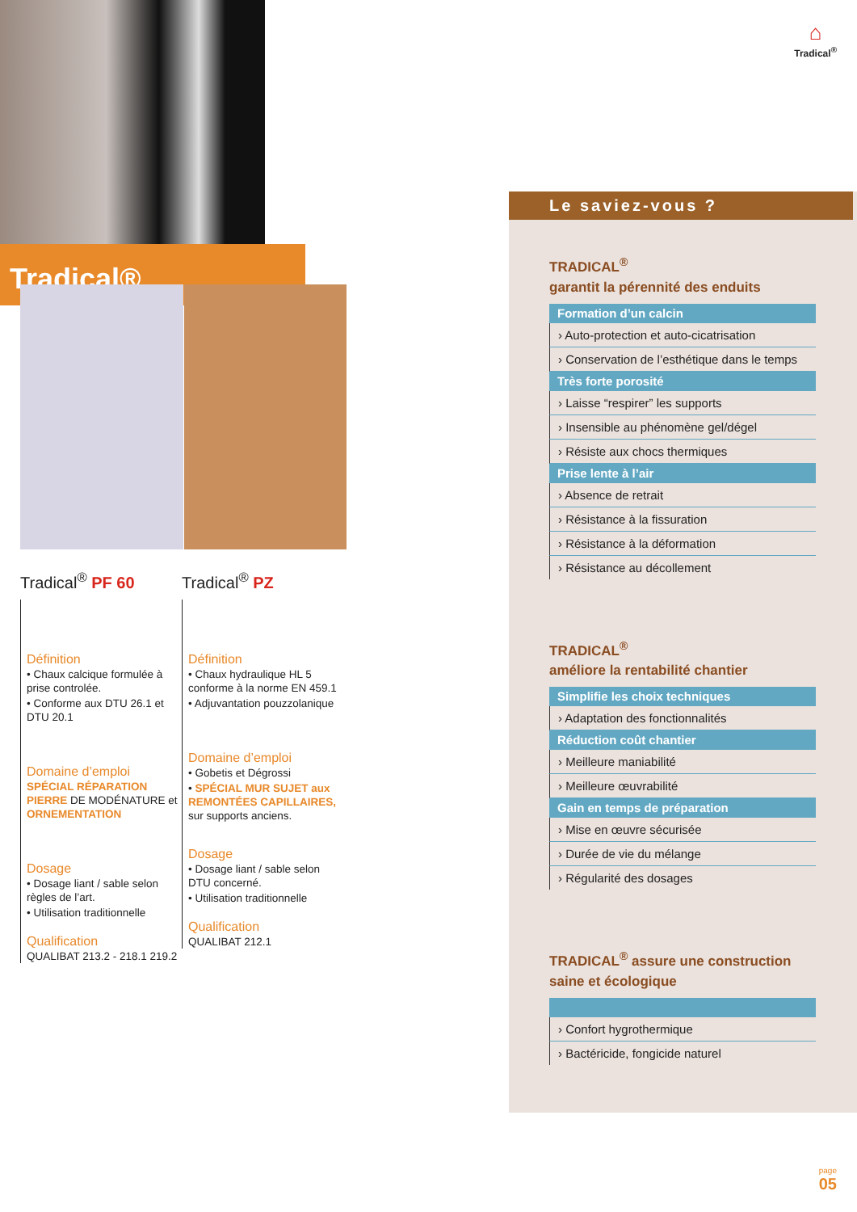⌂
Tradical<sup>®</sup>
Tradical®
Tradical<sup>®</sup> PF 60
Définition
• Chaux calcique formulée à prise controlée.
• Conforme aux DTU 26.1 et DTU 20.1
Domaine d’emploi
SPÉCIAL RÉPARATION PIERRE DE MODÉNATURE et ORNEMENTATION
Dosage
• Dosage liant / sable selon règles de l’art.
• Utilisation traditionnelle
Qualification
QUALIBAT 213.2 - 218.1 219.2
Tradical<sup>®</sup> PZ
Définition
• Chaux hydraulique HL 5 conforme à la norme EN 459.1
• Adjuvantation pouzzolanique
Domaine d’emploi
• Gobetis et Dégrossi
• SPÉCIAL MUR SUJET aux REMONTÉES CAPILLAIRES, sur supports anciens.
Dosage
• Dosage liant / sable selon DTU concerné.
• Utilisation traditionnelle
Qualification
QUALIBAT 212.1
Le saviez-vous ?
TRADICAL<sup>®</sup>
garantit la pérennité des enduits
Formation d’un calcin
› Auto-protection et auto-cicatrisation
› Conservation de l’esthétique dans le temps
Très forte porosité
› Laisse “respirer” les supports
› Insensible au phénomène gel/dégel
› Résiste aux chocs thermiques
Prise lente à l’air
› Absence de retrait
› Résistance à la fissuration
› Résistance à la déformation
› Résistance au décollement
TRADICAL<sup>®</sup>
améliore la rentabilité chantier
Simplifie les choix techniques
› Adaptation des fonctionnalités
Réduction coût chantier
› Meilleure maniabilité
› Meilleure œuvrabilité
Gain en temps de préparation
› Mise en œuvre sécurisée
› Durée de vie du mélange
› Régularité des dosages
TRADICAL<sup>®</sup> assure une construction saine et écologique
› Confort hygrothermique
› Bactéricide, fongicide naturel
page
05